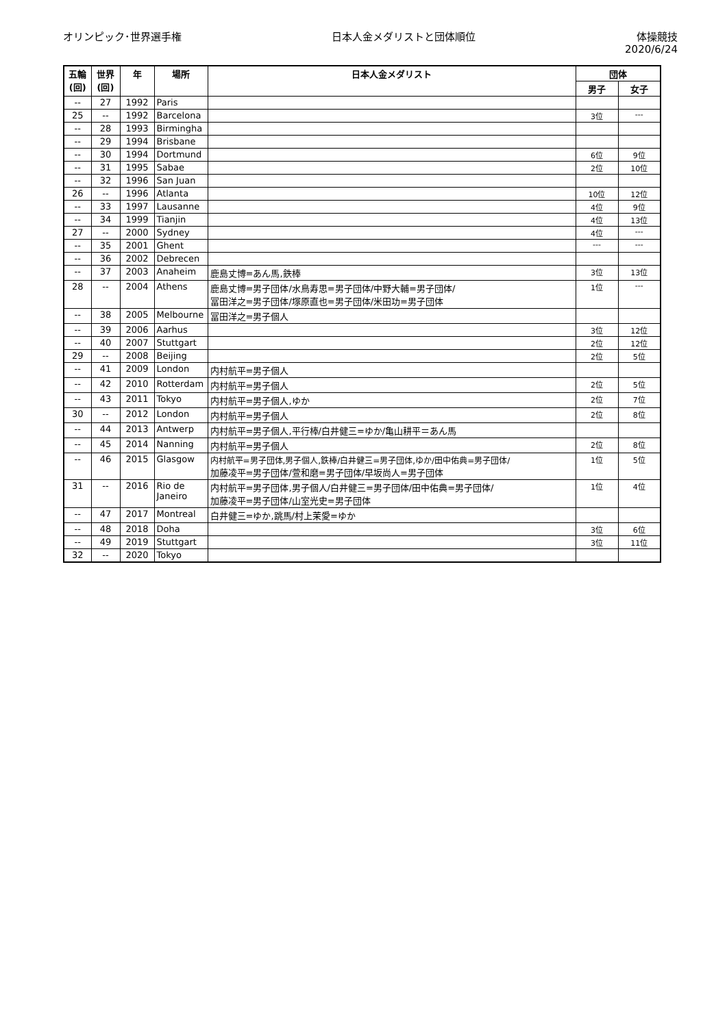オリンピック･世界選手権 日本人金メダリストと団体順位 体操競技
2020/6/24
| 五輪 (回) | 世界 (回) | 年 | 場所 | 日本人金メダリスト | 団体 | |
| --- | --- | --- | --- | --- | --- | --- |
| | | | | | 男子 | 女子 |
| -- | 27 | 1992 | Paris | | | |
| 25 | -- | 1992 | Barcelona | | 3位 | --- |
| -- | 28 | 1993 | Birmingha | | | |
| -- | 29 | 1994 | Brisbane | | | |
| -- | 30 | 1994 | Dortmund | | 6位 | 9位 |
| -- | 31 | 1995 | Sabae | | 2位 | 10位 |
| -- | 32 | 1996 | San Juan | | | |
| 26 | -- | 1996 | Atlanta | | 10位 | 12位 |
| -- | 33 | 1997 | Lausanne | | 4位 | 9位 |
| -- | 34 | 1999 | Tianjin | | 4位 | 13位 |
| 27 | -- | 2000 | Sydney | | 4位 | --- |
| -- | 35 | 2001 | Ghent | | --- | --- |
| -- | 36 | 2002 | Debrecen | | | |
| -- | 37 | 2003 | Anaheim | 鹿島丈博=あん馬,鉄棒 | 3位 | 13位 |
| 28 | -- | 2004 | Athens | 鹿島丈博=男子団体/水鳥寿思=男子団体/中野大輔=男子団体/ 冨田洋之=男子団体/塚原直也=男子団体/米田功=男子団体 | 1位 | --- |
| -- | 38 | 2005 | Melbourne | 冨田洋之=男子個人 | | |
| -- | 39 | 2006 | Aarhus | | 3位 | 12位 |
| -- | 40 | 2007 | Stuttgart | | 2位 | 12位 |
| 29 | -- | 2008 | Beijing | | 2位 | 5位 |
| -- | 41 | 2009 | London | 内村航平=男子個人 | | |
| -- | 42 | 2010 | Rotterdam | 内村航平=男子個人 | 2位 | 5位 |
| -- | 43 | 2011 | Tokyo | 内村航平=男子個人,ゆか | 2位 | 7位 |
| 30 | -- | 2012 | London | 内村航平=男子個人 | 2位 | 8位 |
| -- | 44 | 2013 | Antwerp | 内村航平=男子個人,平行棒/白井健三=ゆか/亀山耕平＝あん馬 | | |
| -- | 45 | 2014 | Nanning | 内村航平=男子個人 | 2位 | 8位 |
| -- | 46 | 2015 | Glasgow | 内村航平=男子団体,男子個人,鉄棒/白井健三=男子団体,ゆか/田中佑典=男子団体/ 加藤凌平=男子団体/萱和磨=男子団体/早坂尚人=男子団体 | 1位 | 5位 |
| 31 | -- | 2016 | Rio de Janeiro | 内村航平=男子団体,男子個人/白井健三=男子団体/田中佑典=男子団体/ 加藤凌平=男子団体/山室光史=男子団体 | 1位 | 4位 |
| -- | 47 | 2017 | Montreal | 白井健三=ゆか,跳馬/村上茉愛=ゆか | | |
| -- | 48 | 2018 | Doha | | 3位 | 6位 |
| -- | 49 | 2019 | Stuttgart | | 3位 | 11位 |
| 32 | -- | 2020 | Tokyo | | | |